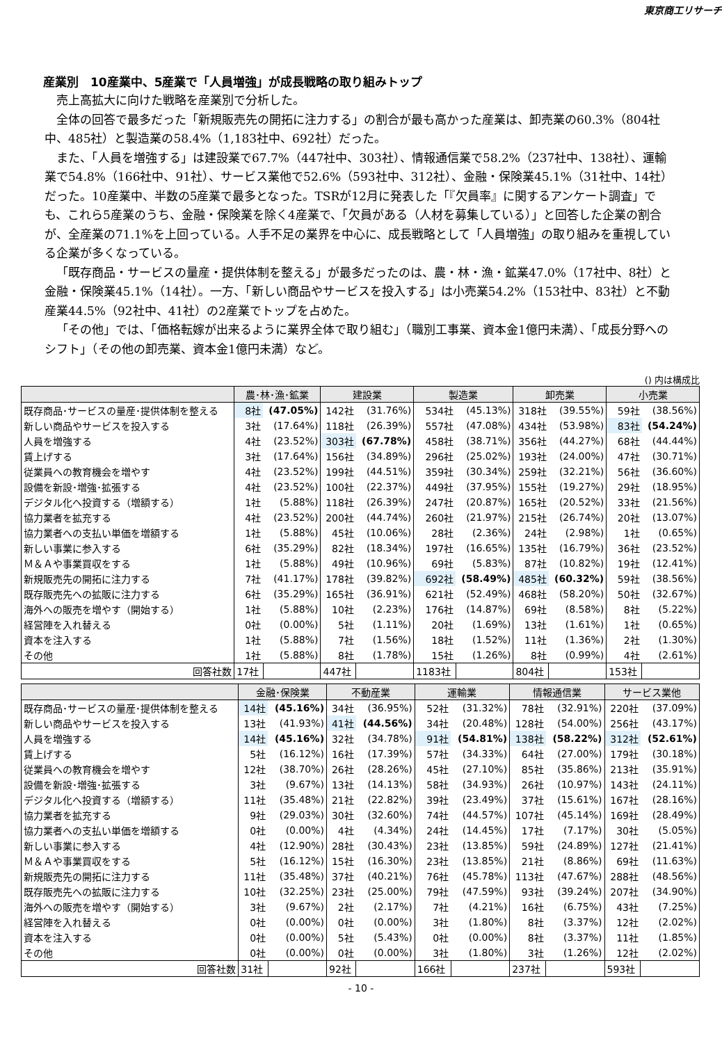東京商工リサーチ
産業別　10産業中、5産業で「人員増強」が成長戦略の取り組みトップ
売上高拡大に向けた戦略を産業別で分析した。
全体の回答で最多だった「新規販売先の開拓に注力する」の割合が最も高かった産業は、卸売業の60.3%（804社中、485社）と製造業の58.4%（1,183社中、692社）だった。
また、「人員を増強する」は建設業で67.7%（447社中、303社）、情報通信業で58.2%（237社中、138社）、運輸業で54.8%（166社中、91社）、サービス業他で52.6%（593社中、312社）、金融・保険業45.1%（31社中、14社）だった。10産業中、半数の5産業で最多となった。TSRが12月に発表した「『欠員率』に関するアンケート調査」でも、これら5産業のうち、金融・保険業を除く4産業で、「欠員がある（人材を募集している）」と回答した企業の割合が、全産業の71.1%を上回っている。人手不足の業界を中心に、成長戦略として「人員増強」の取り組みを重視している企業が多くなっている。
「既存商品・サービスの量産・提供体制を整える」が最多だったのは、農・林・漁・鉱業47.0%（17社中、8社）と金融・保険業45.1%（14社）。一方、「新しい商品やサービスを投入する」は小売業54.2%（153社中、83社）と不動産業44.5%（92社中、41社）の2産業でトップを占めた。
「その他」では、「価格転嫁が出来るように業界全体で取り組む」（職別工事業、資本金1億円未満）、「成長分野へのシフト」（その他の卸売業、資本金1億円未満）など。
() 内は構成比
| | 農･林･漁･鉱業 | | 建設業 | | 製造業 | | 卸売業 | | 小売業 | |
| --- | --- | --- | --- | --- | --- | --- | --- | --- | --- | --- |
| 既存商品･サービスの量産･提供体制を整える | 8社 | (47.05%) | 142社 | (31.76%) | 534社 | (45.13%) | 318社 | (39.55%) | 59社 | (38.56%) |
| 新しい商品やサービスを投入する | 3社 | (17.64%) | 118社 | (26.39%) | 557社 | (47.08%) | 434社 | (53.98%) | 83社 | (54.24%) |
| 人員を増強する | 4社 | (23.52%) | 303社 | (67.78%) | 458社 | (38.71%) | 356社 | (44.27%) | 68社 | (44.44%) |
| 賃上げする | 3社 | (17.64%) | 156社 | (34.89%) | 296社 | (25.02%) | 193社 | (24.00%) | 47社 | (30.71%) |
| 従業員への教育機会を増やす | 4社 | (23.52%) | 199社 | (44.51%) | 359社 | (30.34%) | 259社 | (32.21%) | 56社 | (36.60%) |
| 設備を新設･増強･拡張する | 4社 | (23.52%) | 100社 | (22.37%) | 449社 | (37.95%) | 155社 | (19.27%) | 29社 | (18.95%) |
| デジタル化へ投資する（増額する） | 1社 | (5.88%) | 118社 | (26.39%) | 247社 | (20.87%) | 165社 | (20.52%) | 33社 | (21.56%) |
| 協力業者を拡充する | 4社 | (23.52%) | 200社 | (44.74%) | 260社 | (21.97%) | 215社 | (26.74%) | 20社 | (13.07%) |
| 協力業者への支払い単価を増額する | 1社 | (5.88%) | 45社 | (10.06%) | 28社 | (2.36%) | 24社 | (2.98%) | 1社 | (0.65%) |
| 新しい事業に参入する | 6社 | (35.29%) | 82社 | (18.34%) | 197社 | (16.65%) | 135社 | (16.79%) | 36社 | (23.52%) |
| Ｍ＆Ａや事業買収をする | 1社 | (5.88%) | 49社 | (10.96%) | 69社 | (5.83%) | 87社 | (10.82%) | 19社 | (12.41%) |
| 新規販売先の開拓に注力する | 7社 | (41.17%) | 178社 | (39.82%) | 692社 | (58.49%) | 485社 | (60.32%) | 59社 | (38.56%) |
| 既存販売先への拡販に注力する | 6社 | (35.29%) | 165社 | (36.91%) | 621社 | (52.49%) | 468社 | (58.20%) | 50社 | (32.67%) |
| 海外への販売を増やす（開始する） | 1社 | (5.88%) | 10社 | (2.23%) | 176社 | (14.87%) | 69社 | (8.58%) | 8社 | (5.22%) |
| 経営陣を入れ替える | 0社 | (0.00%) | 5社 | (1.11%) | 20社 | (1.69%) | 13社 | (1.61%) | 1社 | (0.65%) |
| 資本を注入する | 1社 | (5.88%) | 7社 | (1.56%) | 18社 | (1.52%) | 11社 | (1.36%) | 2社 | (1.30%) |
| その他 | 1社 | (5.88%) | 8社 | (1.78%) | 15社 | (1.26%) | 8社 | (0.99%) | 4社 | (2.61%) |
| 回答社数 | 17社 | | 447社 | | 1183社 | | 804社 | | 153社 | |
| | 金融･保険業 | | 不動産業 | | 運輸業 | | 情報通信業 | | サービス業他 | |
| --- | --- | --- | --- | --- | --- | --- | --- | --- | --- | --- |
| 既存商品･サービスの量産･提供体制を整える | 14社 | (45.16%) | 34社 | (36.95%) | 52社 | (31.32%) | 78社 | (32.91%) | 220社 | (37.09%) |
| 新しい商品やサービスを投入する | 13社 | (41.93%) | 41社 | (44.56%) | 34社 | (20.48%) | 128社 | (54.00%) | 256社 | (43.17%) |
| 人員を増強する | 14社 | (45.16%) | 32社 | (34.78%) | 91社 | (54.81%) | 138社 | (58.22%) | 312社 | (52.61%) |
| 賃上げする | 5社 | (16.12%) | 16社 | (17.39%) | 57社 | (34.33%) | 64社 | (27.00%) | 179社 | (30.18%) |
| 従業員への教育機会を増やす | 12社 | (38.70%) | 26社 | (28.26%) | 45社 | (27.10%) | 85社 | (35.86%) | 213社 | (35.91%) |
| 設備を新設･増強･拡張する | 3社 | (9.67%) | 13社 | (14.13%) | 58社 | (34.93%) | 26社 | (10.97%) | 143社 | (24.11%) |
| デジタル化へ投資する（増額する） | 11社 | (35.48%) | 21社 | (22.82%) | 39社 | (23.49%) | 37社 | (15.61%) | 167社 | (28.16%) |
| 協力業者を拡充する | 9社 | (29.03%) | 30社 | (32.60%) | 74社 | (44.57%) | 107社 | (45.14%) | 169社 | (28.49%) |
| 協力業者への支払い単価を増額する | 0社 | (0.00%) | 4社 | (4.34%) | 24社 | (14.45%) | 17社 | (7.17%) | 30社 | (5.05%) |
| 新しい事業に参入する | 4社 | (12.90%) | 28社 | (30.43%) | 23社 | (13.85%) | 59社 | (24.89%) | 127社 | (21.41%) |
| Ｍ＆Ａや事業買収をする | 5社 | (16.12%) | 15社 | (16.30%) | 23社 | (13.85%) | 21社 | (8.86%) | 69社 | (11.63%) |
| 新規販売先の開拓に注力する | 11社 | (35.48%) | 37社 | (40.21%) | 76社 | (45.78%) | 113社 | (47.67%) | 288社 | (48.56%) |
| 既存販売先への拡販に注力する | 10社 | (32.25%) | 23社 | (25.00%) | 79社 | (47.59%) | 93社 | (39.24%) | 207社 | (34.90%) |
| 海外への販売を増やす（開始する） | 3社 | (9.67%) | 2社 | (2.17%) | 7社 | (4.21%) | 16社 | (6.75%) | 43社 | (7.25%) |
| 経営陣を入れ替える | 0社 | (0.00%) | 0社 | (0.00%) | 3社 | (1.80%) | 8社 | (3.37%) | 12社 | (2.02%) |
| 資本を注入する | 0社 | (0.00%) | 5社 | (5.43%) | 0社 | (0.00%) | 8社 | (3.37%) | 11社 | (1.85%) |
| その他 | 0社 | (0.00%) | 0社 | (0.00%) | 3社 | (1.80%) | 3社 | (1.26%) | 12社 | (2.02%) |
| 回答社数 | 31社 | | 92社 | | 166社 | | 237社 | | 593社 | |
- 10 -